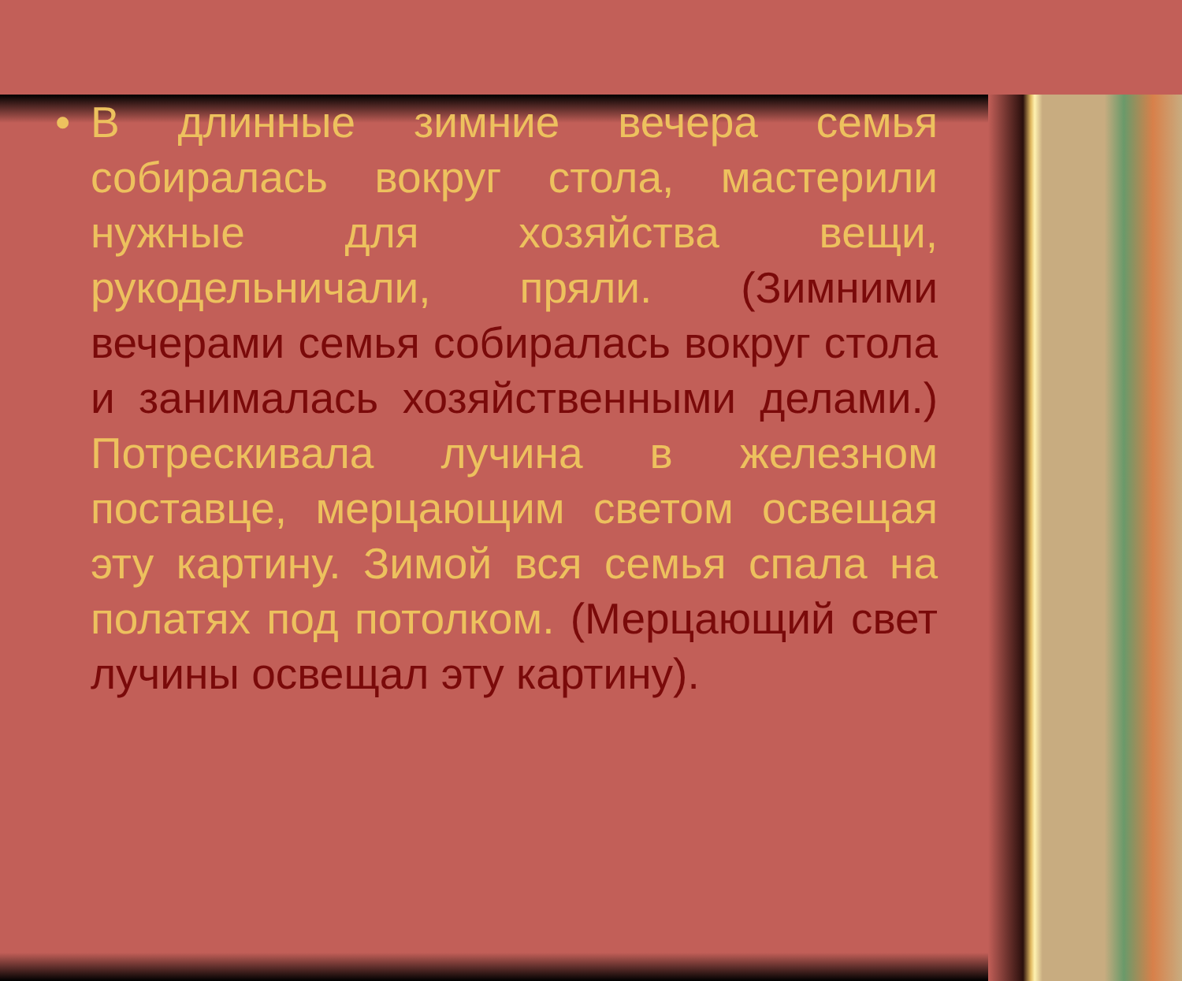• В длинные зимние вечера семья собиралась вокруг стола, мастерили нужные для хозяйства вещи, рукодельничали, пряли. (Зимними вечерами семья собиралась вокруг стола и занималась хозяйственными делами.) Потрескивала лучина в железном поставце, мерцающим светом освещая эту картину. Зимой вся семья спала на полатях под потолком. (Мерцающий свет лучины освещал эту картину).